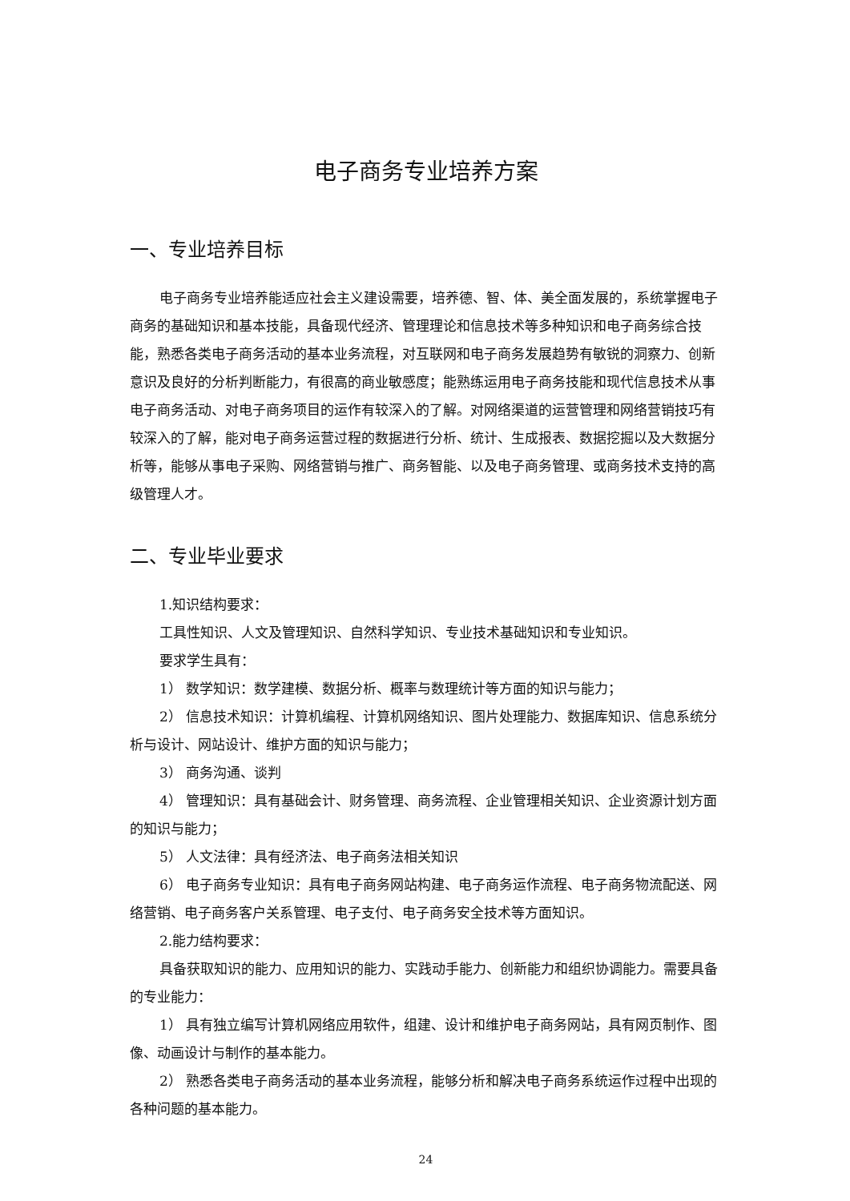电子商务专业培养方案
一、专业培养目标
电子商务专业培养能适应社会主义建设需要，培养德、智、体、美全面发展的，系统掌握电子商务的基础知识和基本技能，具备现代经济、管理理论和信息技术等多种知识和电子商务综合技能，熟悉各类电子商务活动的基本业务流程，对互联网和电子商务发展趋势有敏锐的洞察力、创新意识及良好的分析判断能力，有很高的商业敏感度；能熟练运用电子商务技能和现代信息技术从事电子商务活动、对电子商务项目的运作有较深入的了解。对网络渠道的运营管理和网络营销技巧有较深入的了解，能对电子商务运营过程的数据进行分析、统计、生成报表、数据挖掘以及大数据分析等，能够从事电子采购、网络营销与推广、商务智能、以及电子商务管理、或商务技术支持的高级管理人才。
二、专业毕业要求
1.知识结构要求：
工具性知识、人文及管理知识、自然科学知识、专业技术基础知识和专业知识。
要求学生具有：
1） 数学知识：数学建模、数据分析、概率与数理统计等方面的知识与能力；
2） 信息技术知识：计算机编程、计算机网络知识、图片处理能力、数据库知识、信息系统分析与设计、网站设计、维护方面的知识与能力；
3） 商务沟通、谈判
4） 管理知识：具有基础会计、财务管理、商务流程、企业管理相关知识、企业资源计划方面的知识与能力；
5） 人文法律：具有经济法、电子商务法相关知识
6） 电子商务专业知识：具有电子商务网站构建、电子商务运作流程、电子商务物流配送、网络营销、电子商务客户关系管理、电子支付、电子商务安全技术等方面知识。
2.能力结构要求：
具备获取知识的能力、应用知识的能力、实践动手能力、创新能力和组织协调能力。需要具备的专业能力：
1） 具有独立编写计算机网络应用软件，组建、设计和维护电子商务网站，具有网页制作、图像、动画设计与制作的基本能力。
2） 熟悉各类电子商务活动的基本业务流程，能够分析和解决电子商务系统运作过程中出现的各种问题的基本能力。
24